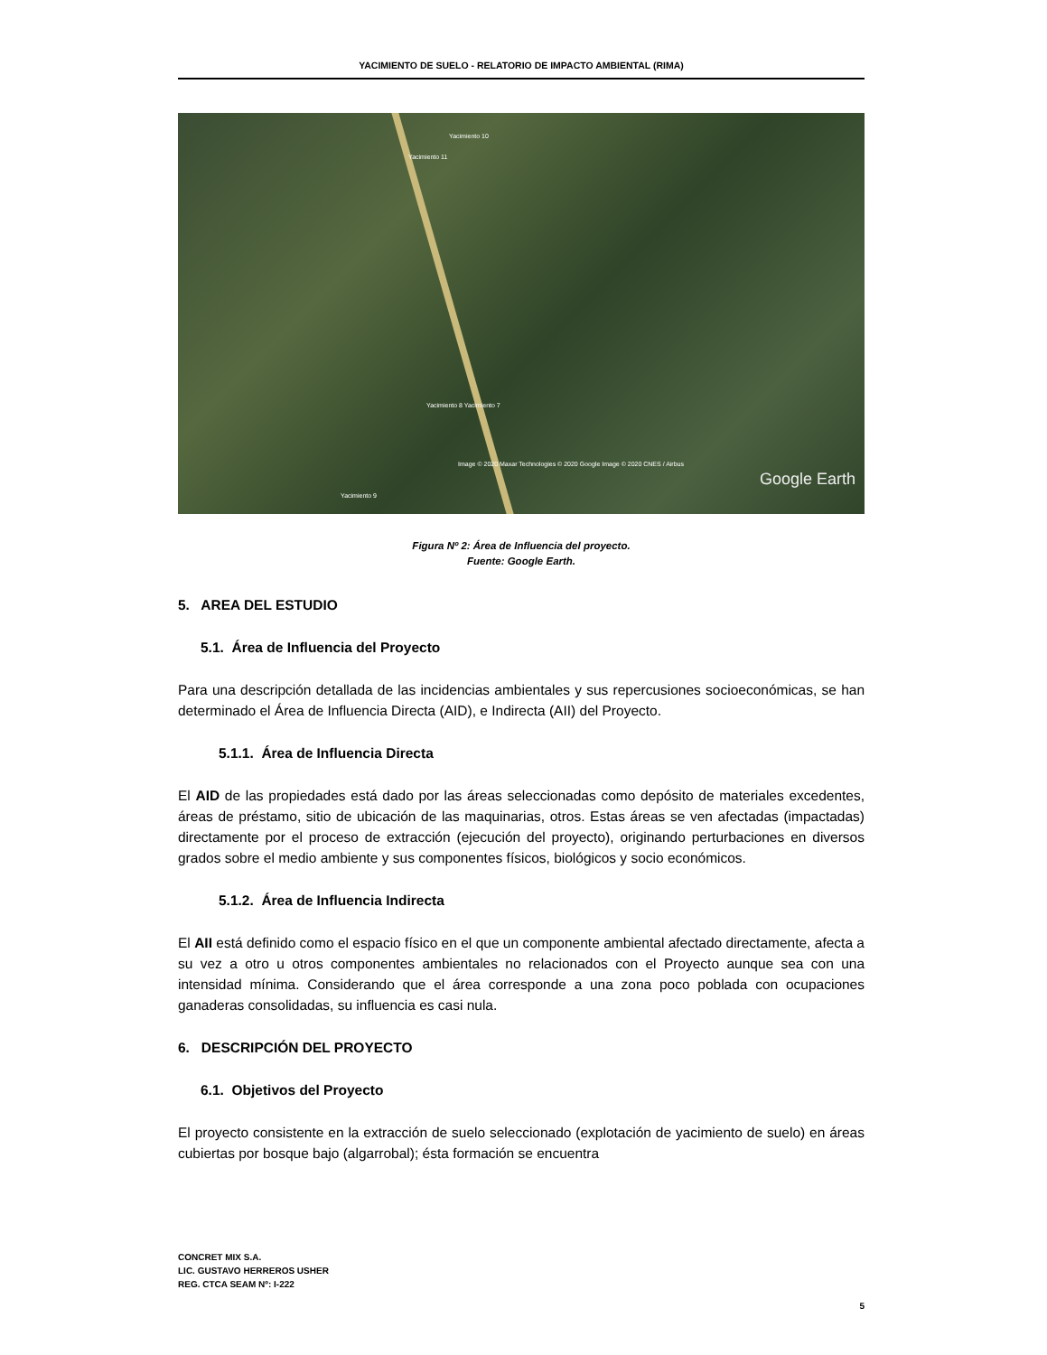YACIMIENTO DE SUELO - RELATORIO DE IMPACTO AMBIENTAL (RIMA)
Yacimiento 10
Yacimiento 11
Yacimiento 8 Yacimiento 7
Yacimiento 9
Image © 2020 Maxar Technologies © 2020 Google Image © 2020 CNES / Airbus
Google Earth
Figura Nº 2: Área de Influencia del proyecto.
Fuente: Google Earth.
5. AREA DEL ESTUDIO
5.1. Área de Influencia del Proyecto
Para una descripción detallada de las incidencias ambientales y sus repercusiones socioeconómicas, se han determinado el Área de Influencia Directa (AID), e Indirecta (AII) del Proyecto.
5.1.1. Área de Influencia Directa
El AID de las propiedades está dado por las áreas seleccionadas como depósito de materiales excedentes, áreas de préstamo, sitio de ubicación de las maquinarias, otros. Estas áreas se ven afectadas (impactadas) directamente por el proceso de extracción (ejecución del proyecto), originando perturbaciones en diversos grados sobre el medio ambiente y sus componentes físicos, biológicos y socio económicos.
5.1.2. Área de Influencia Indirecta
El AII está definido como el espacio físico en el que un componente ambiental afectado directamente, afecta a su vez a otro u otros componentes ambientales no relacionados con el Proyecto aunque sea con una intensidad mínima. Considerando que el área corresponde a una zona poco poblada con ocupaciones ganaderas consolidadas, su influencia es casi nula.
6. DESCRIPCIÓN DEL PROYECTO
6.1. Objetivos del Proyecto
El proyecto consistente en la extracción de suelo seleccionado (explotación de yacimiento de suelo) en áreas cubiertas por bosque bajo (algarrobal); ésta formación se encuentra
CONCRET MIX S.A.
LIC. GUSTAVO HERREROS USHER
REG. CTCA SEAM Nº: I-222
5